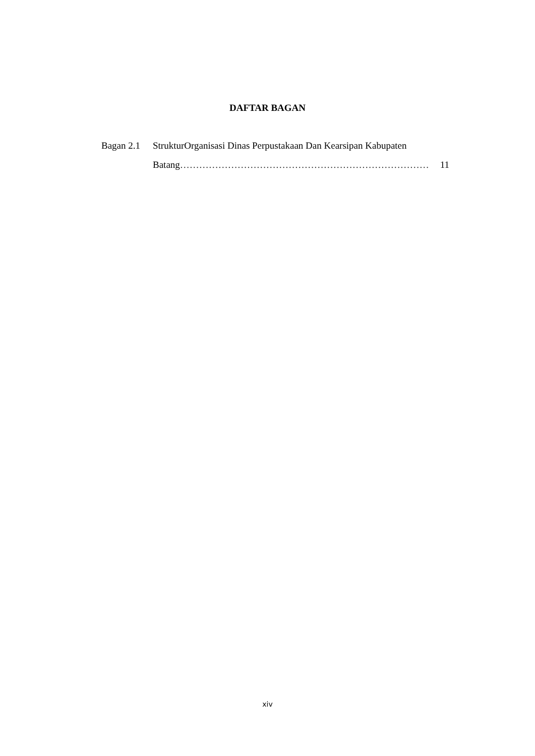DAFTAR BAGAN
Bagan 2.1
StrukturOrganisasi Dinas Perpustakaan Dan Kearsipan Kabupaten
Batang …………………………………………………………………… 11
xiv